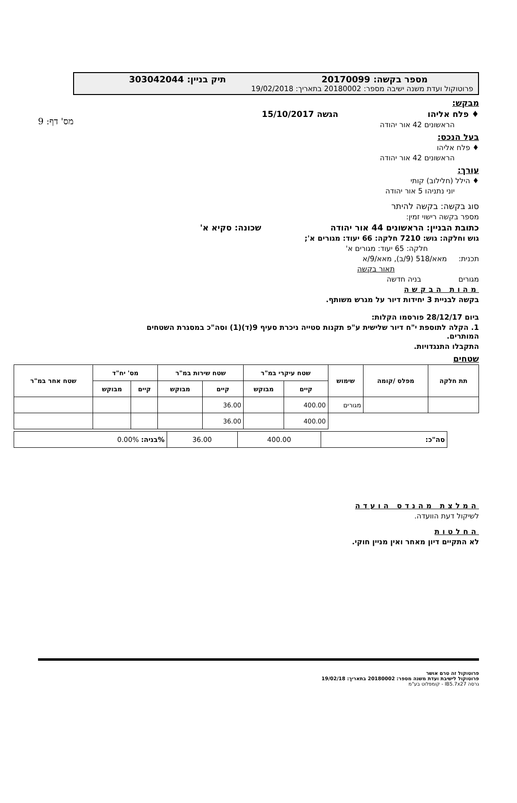מס' דף: 9
מספר בקשה: 20170099 תיק בניין: 303042044
פרוטוקול ועדת משנה ישיבה מספר: 20180002 בתאריך: 19/02/2018
מבקש:
♦ פלח אליהו הגשה 15/10/2017
הראשונים 42 אור יהודה
בעל הנכס:
♦ פלח אליהו
הראשונים 42 אור יהודה
עורך:
♦ הילל (חלילוב) קותי
יוני נתניהו 5 אור יהודה
סוג בקשה: בקשה להיתר
מספר בקשה רישוי זמין:
כתובת הבניין: הראשונים 44 אור יהודה שכונה: סקיא א'
גוש וחלקה: גוש: 7210 חלקה: 66 יעוד: מגורים א';
חלקה: 65 יעוד: מגורים א'
תכנית: מאא/518 (9/ב), מאא/9/א
תאור בקשה
מגורים בניה חדשה
מהות הבקשה
בקשה לבניית 3 יחידות דיור על מגרש משותף.
ביום 28/12/17 פורסמו הקלות:
1. הקלה לתוספת י"ח דיור שלישית ע"פ תקנות סטייה ניכרת סעיף 9(ד)(1) וסה"כ במסגרת השטחים המותרים.
התקבלו התנגדויות.
שטחים
| תת חלקה | מפלס /קומה | שימוש | שטח עיקרי במ"ר | | שטח שירות במ"ר | | מס' יח"ד | | שטח אחר במ"ר |
| --- | --- | --- | --- | --- | --- | --- | --- | --- | --- |
| | | | קיים | מבוקש | קיים | מבוקש | קיים | מבוקש | |
| | | מגורים | 400.00 | | 36.00 | | | | |
| | | | 400.00 | | 36.00 | | | | |
| סה"כ: | 400.00 | 36.00 | %בניה: 0.00% |
המלצת מהנדס הועדה
לשיקול דעת הוועדה.
החלטות
לא התקיים דיון מאחר ואין מניין חוקי.
פרוטוקול זה טרם אושר
פרוטוקול לישיבת ועדת משנה מספר: 20180002 בתאריך: 19/02/18
גרסה IB5.7x27 - קומפלוט בע"מ